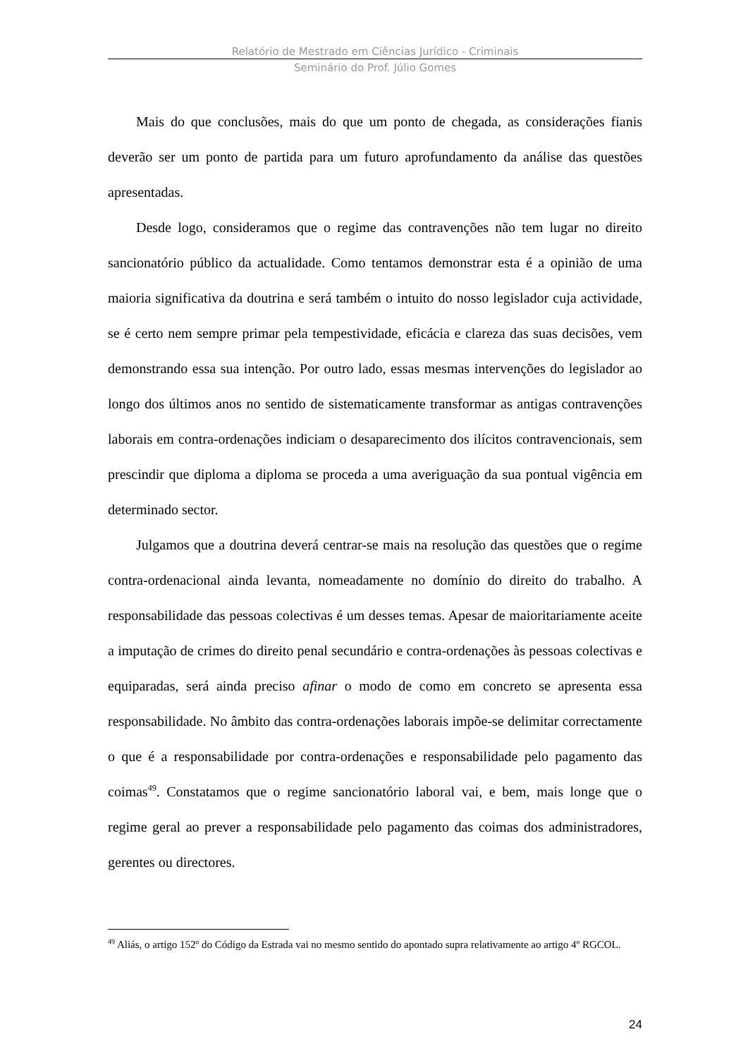Relatório de Mestrado em Ciências Jurídico - Criminais
Seminário do Prof. Júlio Gomes
Mais do que conclusões, mais do que um ponto de chegada, as considerações fianis deverão ser um ponto de partida para um futuro aprofundamento da análise das questões apresentadas.
Desde logo, consideramos que o regime das contravenções não tem lugar no direito sancionatório público da actualidade. Como tentamos demonstrar esta é a opinião de uma maioria significativa da doutrina e será também o intuito do nosso legislador cuja actividade, se é certo nem sempre primar pela tempestividade, eficácia e clareza das suas decisões, vem demonstrando essa sua intenção. Por outro lado, essas mesmas intervenções do legislador ao longo dos últimos anos no sentido de sistematicamente transformar as antigas contravenções laborais em contra-ordenações indiciam o desaparecimento dos ilícitos contravencionais, sem prescindir que diploma a diploma se proceda a uma averiguação da sua pontual vigência em determinado sector.
Julgamos que a doutrina deverá centrar-se mais na resolução das questões que o regime contra-ordenacional ainda levanta, nomeadamente no domínio do direito do trabalho. A responsabilidade das pessoas colectivas é um desses temas. Apesar de maioritariamente aceite a imputação de crimes do direito penal secundário e contra-ordenações às pessoas colectivas e equiparadas, será ainda preciso afinar o modo de como em concreto se apresenta essa responsabilidade. No âmbito das contra-ordenações laborais impõe-se delimitar correctamente o que é a responsabilidade por contra-ordenações e responsabilidade pelo pagamento das coimas<sup>49</sup>. Constatamos que o regime sancionatório laboral vai, e bem, mais longe que o regime geral ao prever a responsabilidade pelo pagamento das coimas dos administradores, gerentes ou directores.
<sup>49</sup> Aliás, o artigo 152º do Código da Estrada vai no mesmo sentido do apontado supra relativamente ao artigo 4º RGCOL.
24